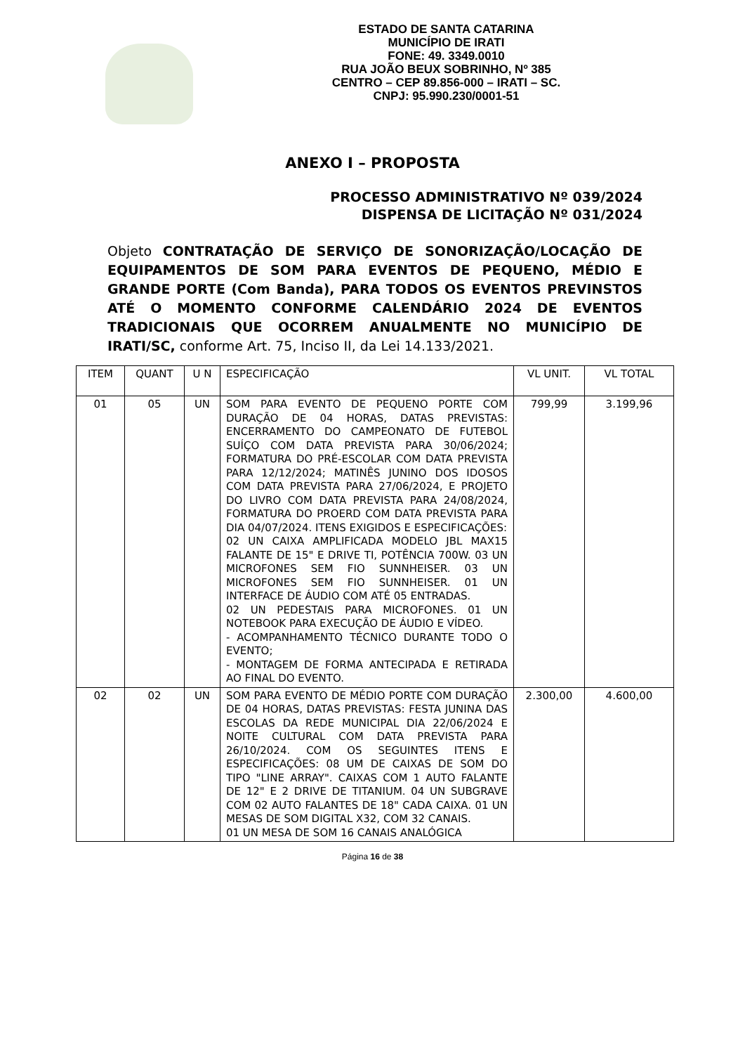ESTADO DE SANTA CATARINA
MUNICÍPIO DE IRATI
FONE: 49. 3349.0010
RUA JOÃO BEUX SOBRINHO, Nº 385
CENTRO – CEP 89.856-000 – IRATI – SC.
CNPJ: 95.990.230/0001-51
ANEXO I – PROPOSTA
PROCESSO ADMINISTRATIVO Nº 039/2024
DISPENSA DE LICITAÇÃO Nº 031/2024
Objeto CONTRATAÇÃO DE SERVIÇO DE SONORIZAÇÃO/LOCAÇÃO DE EQUIPAMENTOS DE SOM PARA EVENTOS DE PEQUENO, MÉDIO E GRANDE PORTE (Com Banda), PARA TODOS OS EVENTOS PREVINSTOS ATÉ O MOMENTO CONFORME CALENDÁRIO 2024 DE EVENTOS TRADICIONAIS QUE OCORREM ANUALMENTE NO MUNICÍPIO DE IRATI/SC, conforme Art. 75, Inciso II, da Lei 14.133/2021.
| ITEM | QUANT | U N | ESPECIFICAÇÃO | VL UNIT. | VL TOTAL |
| --- | --- | --- | --- | --- | --- |
| 01 | 05 | UN | SOM PARA EVENTO DE PEQUENO PORTE COM DURAÇÃO DE 04 HORAS, DATAS PREVISTAS: ENCERRAMENTO DO CAMPEONATO DE FUTEBOL SUÍÇO COM DATA PREVISTA PARA 30/06/2024; FORMATURA DO PRÉ-ESCOLAR COM DATA PREVISTA PARA 12/12/2024; MATINÊS JUNINO DOS IDOSOS COM DATA PREVISTA PARA 27/06/2024, E PROJETO DO LIVRO COM DATA PREVISTA PARA 24/08/2024, FORMATURA DO PROERD COM DATA PREVISTA PARA DIA 04/07/2024. ITENS EXIGIDOS E ESPECIFICAÇÕES: 02 UN CAIXA AMPLIFICADA MODELO JBL MAX15 FALANTE DE 15" E DRIVE TI, POTÊNCIA 700W. 03 UN MICROFONES SEM FIO SUNNHEISER. 03 UN MICROFONES SEM FIO SUNNHEISER. 01 UN INTERFACE DE ÁUDIO COM ATÉ 05 ENTRADAS. 02 UN PEDESTAIS PARA MICROFONES. 01 UN NOTEBOOK PARA EXECUÇÃO DE ÁUDIO E VÍDEO. - ACOMPANHAMENTO TÉCNICO DURANTE TODO O EVENTO; - MONTAGEM DE FORMA ANTECIPADA E RETIRADA AO FINAL DO EVENTO. | 799,99 | 3.199,96 |
| 02 | 02 | UN | SOM PARA EVENTO DE MÉDIO PORTE COM DURAÇÃO DE 04 HORAS, DATAS PREVISTAS: FESTA JUNINA DAS ESCOLAS DA REDE MUNICIPAL DIA 22/06/2024 E NOITE CULTURAL COM DATA PREVISTA PARA 26/10/2024. COM OS SEGUINTES ITENS E ESPECIFICAÇÕES: 08 UM DE CAIXAS DE SOM DO TIPO "LINE ARRAY". CAIXAS COM 1 AUTO FALANTE DE 12" E 2 DRIVE DE TITANIUM. 04 UN SUBGRAVE COM 02 AUTO FALANTES DE 18" CADA CAIXA. 01 UN MESAS DE SOM DIGITAL X32, COM 32 CANAIS. 01 UN MESA DE SOM 16 CANAIS ANALÓGICA | 2.300,00 | 4.600,00 |
Página 16 de 38